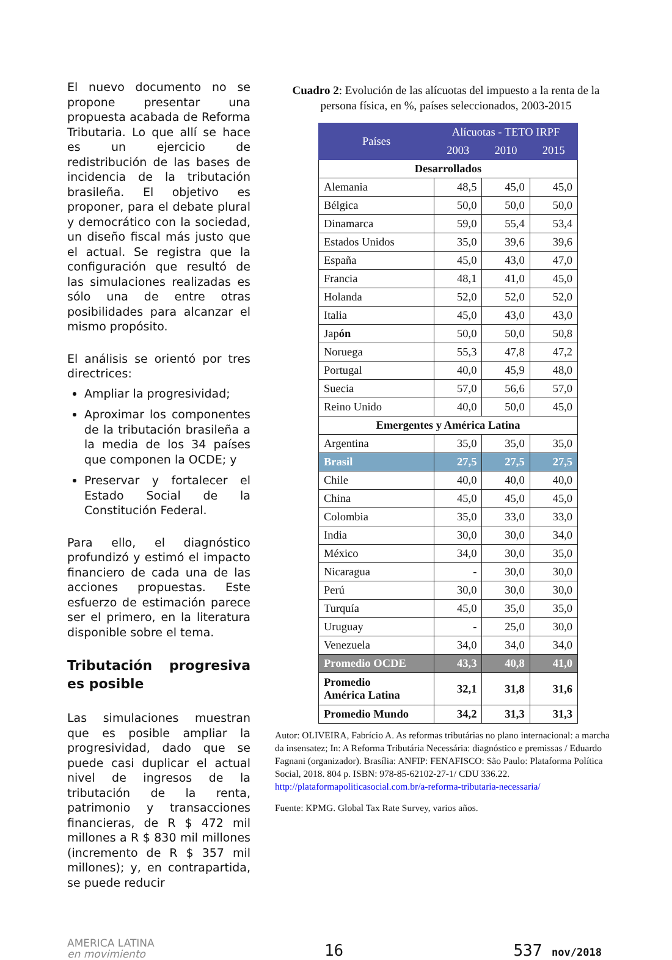El nuevo documento no se propone presentar una propuesta acabada de Reforma Tributaria. Lo que allí se hace es un ejercicio de redistribución de las bases de incidencia de la tributación brasileña. El objetivo es proponer, para el debate plural y democrático con la sociedad, un diseño fiscal más justo que el actual. Se registra que la configuración que resultó de las simulaciones realizadas es sólo una de entre otras posibilidades para alcanzar el mismo propósito.
El análisis se orientó por tres directrices:
Ampliar la progresividad;
Aproximar los componentes de la tributación brasileña a la media de los 34 países que componen la OCDE; y
Preservar y fortalecer el Estado Social de la Constitución Federal.
Para ello, el diagnóstico profundizó y estimó el impacto financiero de cada una de las acciones propuestas. Este esfuerzo de estimación parece ser el primero, en la literatura disponible sobre el tema.
Tributación progresiva es posible
Las simulaciones muestran que es posible ampliar la progresividad, dado que se puede casi duplicar el actual nivel de ingresos de la tributación de la renta, patrimonio y transacciones financieras, de R $ 472 mil millones a R $ 830 mil millones (incremento de R $ 357 mil millones); y, en contrapartida, se puede reducir
Cuadro 2: Evolución de las alícuotas del impuesto a la renta de la persona física, en %, países seleccionados, 2003-2015
| Países | Alícuotas - TETO IRPF | | |
| --- | --- | --- | --- |
| | 2003 | 2010 | 2015 |
| Desarrollados | | | |
| Alemania | 48,5 | 45,0 | 45,0 |
| Bélgica | 50,0 | 50,0 | 50,0 |
| Dinamarca | 59,0 | 55,4 | 53,4 |
| Estados Unidos | 35,0 | 39,6 | 39,6 |
| España | 45,0 | 43,0 | 47,0 |
| Francia | 48,1 | 41,0 | 45,0 |
| Holanda | 52,0 | 52,0 | 52,0 |
| Italia | 45,0 | 43,0 | 43,0 |
| Jap ón | 50,0 | 50,0 | 50,8 |
| Noruega | 55,3 | 47,8 | 47,2 |
| Portugal | 40,0 | 45,9 | 48,0 |
| Suecia | 57,0 | 56,6 | 57,0 |
| Reino Unido | 40,0 | 50,0 | 45,0 |
| Emergentes y América Latina | | | |
| Argentina | 35,0 | 35,0 | 35,0 |
| Brasil | 27,5 | 27,5 | 27,5 |
| Chile | 40,0 | 40,0 | 40,0 |
| China | 45,0 | 45,0 | 45,0 |
| Colombia | 35,0 | 33,0 | 33,0 |
| India | 30,0 | 30,0 | 34,0 |
| México | 34,0 | 30,0 | 35,0 |
| Nicaragua | - | 30,0 | 30,0 |
| Perú | 30,0 | 30,0 | 30,0 |
| Turquía | 45,0 | 35,0 | 35,0 |
| Uruguay | - | 25,0 | 30,0 |
| Venezuela | 34,0 | 34,0 | 34,0 |
| Promedio OCDE | 43,3 | 40,8 | 41,0 |
| Promedio América Latina | 32,1 | 31,8 | 31,6 |
| Promedio Mundo | 34,2 | 31,3 | 31,3 |
Autor: OLIVEIRA, Fabrício A. As reformas tributárias no plano internacional: a marcha da insensatez; In: A Reforma Tributária Necessária: diagnóstico e premissas / Eduardo Fagnani (organizador). Brasília: ANFIP: FENAFISCO: São Paulo: Plataforma Política Social, 2018. 804 p. ISBN: 978-85-62102-27-1/ CDU 336.22. http://plataformapoliticasocial.com.br/a-reforma-tributaria-necessaria/
Fuente: KPMG. Global Tax Rate Survey, varios años.
AMERICA LATINA
en movimiento
16
537 nov/2018